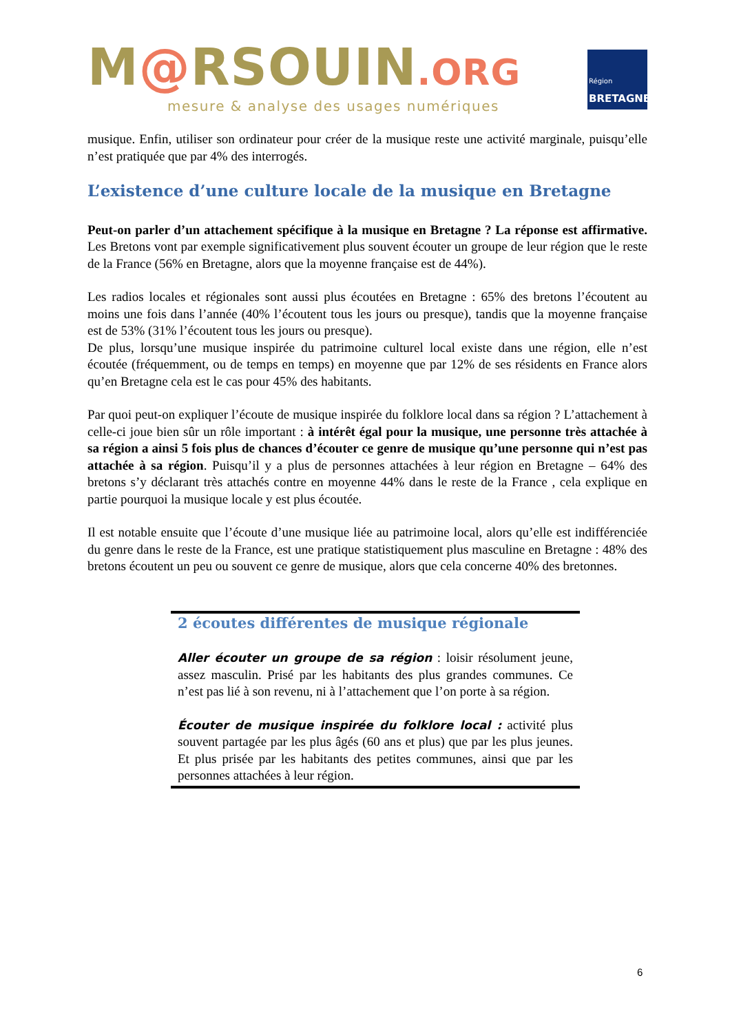M@RSOUIN.ORG
mesure & analyse des usages numériques
Région
BRETAGNE
musique. Enfin, utiliser son ordinateur pour créer de la musique reste une activité marginale, puisqu’elle n’est pratiquée que par 4% des interrogés.
L’existence d’une culture locale de la musique en Bretagne
Peut-on parler d’un attachement spécifique à la musique en Bretagne ? La réponse est affirmative. Les Bretons vont par exemple significativement plus souvent écouter un groupe de leur région que le reste de la France (56% en Bretagne, alors que la moyenne française est de 44%).
Les radios locales et régionales sont aussi plus écoutées en Bretagne : 65% des bretons l’écoutent au moins une fois dans l’année (40% l’écoutent tous les jours ou presque), tandis que la moyenne française est de 53% (31% l’écoutent tous les jours ou presque).
De plus, lorsqu’une musique inspirée du patrimoine culturel local existe dans une région, elle n’est écoutée (fréquemment, ou de temps en temps) en moyenne que par 12% de ses résidents en France alors qu’en Bretagne cela est le cas pour 45% des habitants.
Par quoi peut-on expliquer l’écoute de musique inspirée du folklore local dans sa région ? L’attachement à celle-ci joue bien sûr un rôle important : à intérêt égal pour la musique, une personne très attachée à sa région a ainsi 5 fois plus de chances d’écouter ce genre de musique qu’une personne qui n’est pas attachée à sa région. Puisqu’il y a plus de personnes attachées à leur région en Bretagne – 64% des bretons s’y déclarant très attachés contre en moyenne 44% dans le reste de la France , cela explique en partie pourquoi la musique locale y est plus écoutée.
Il est notable ensuite que l’écoute d’une musique liée au patrimoine local, alors qu’elle est indifférenciée du genre dans le reste de la France, est une pratique statistiquement plus masculine en Bretagne : 48% des bretons écoutent un peu ou souvent ce genre de musique, alors que cela concerne 40% des bretonnes.
2 écoutes différentes de musique régionale
Aller écouter un groupe de sa région : loisir résolument jeune, assez masculin. Prisé par les habitants des plus grandes communes. Ce n’est pas lié à son revenu, ni à l’attachement que l’on porte à sa région.
Écouter de musique inspirée du folklore local : activité plus souvent partagée par les plus âgés (60 ans et plus) que par les plus jeunes. Et plus prisée par les habitants des petites communes, ainsi que par les personnes attachées à leur région.
6